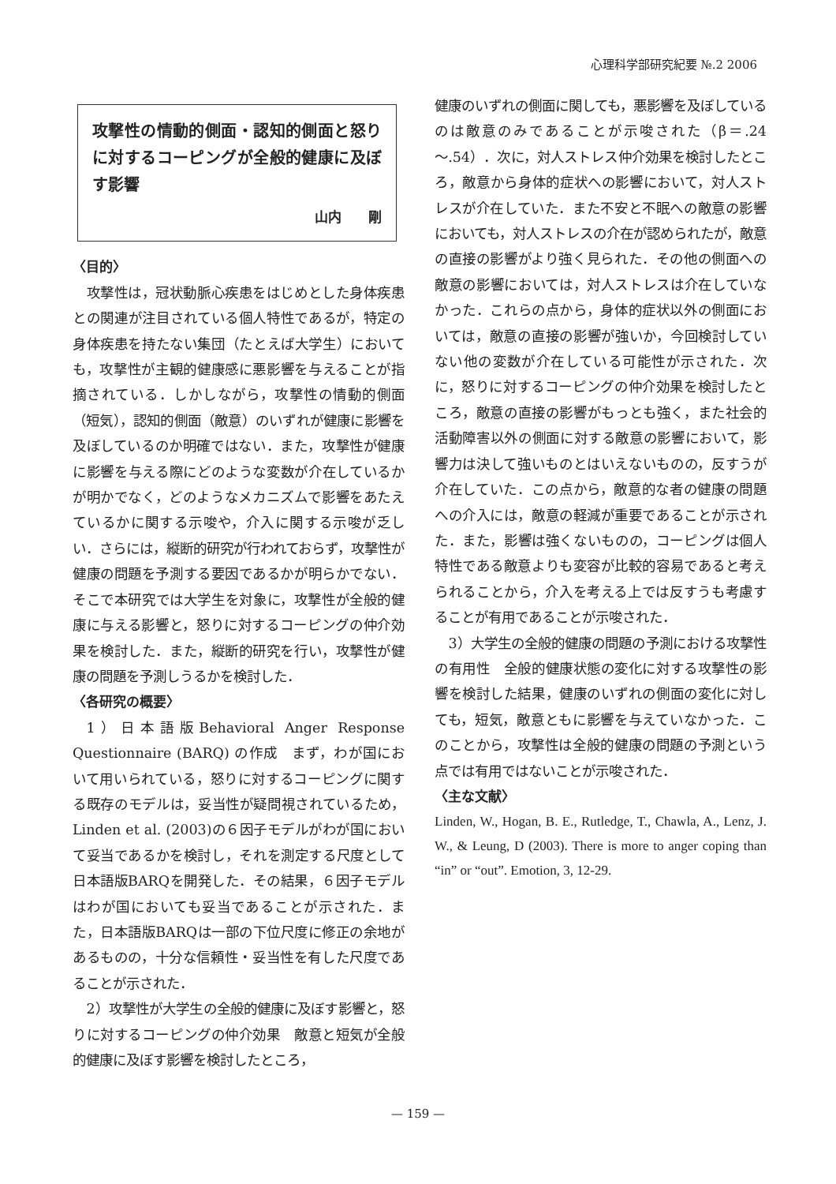心理科学部研究紀要 №.2 2006
攻撃性の情動的側面・認知的側面と怒りに対するコーピングが全般的健康に及ぼす影響
山内　　剛
〈目的〉
攻撃性は，冠状動脈心疾患をはじめとした身体疾患との関連が注目されている個人特性であるが，特定の身体疾患を持たない集団（たとえば大学生）においても，攻撃性が主観的健康感に悪影響を与えることが指摘されている．しかしながら，攻撃性の情動的側面（短気），認知的側面（敵意）のいずれが健康に影響を及ぼしているのか明確ではない．また，攻撃性が健康に影響を与える際にどのような変数が介在しているかが明かでなく，どのようなメカニズムで影響をあたえているかに関する示唆や，介入に関する示唆が乏しい．さらには，縦断的研究が行われておらず，攻撃性が健康の問題を予測する要因であるかが明らかでない．そこで本研究では大学生を対象に，攻撃性が全般的健康に与える影響と，怒りに対するコーピングの仲介効果を検討した．また，縦断的研究を行い，攻撃性が健康の問題を予測しうるかを検討した．
〈各研究の概要〉
1）日本語版Behavioral Anger Response Questionnaire (BARQ) の作成　まず，わが国において用いられている，怒りに対するコーピングに関する既存のモデルは，妥当性が疑問視されているため，Linden et al. (2003)の６因子モデルがわが国において妥当であるかを検討し，それを測定する尺度として日本語版BARQを開発した．その結果，６因子モデルはわが国においても妥当であることが示された．また，日本語版BARQは一部の下位尺度に修正の余地があるものの，十分な信頼性・妥当性を有した尺度であることが示された．
2）攻撃性が大学生の全般的健康に及ぼす影響と，怒りに対するコーピングの仲介効果　敵意と短気が全般的健康に及ぼす影響を検討したところ，
健康のいずれの側面に関しても，悪影響を及ぼしているのは敵意のみであることが示唆された（β＝.24～.54）．次に，対人ストレス仲介効果を検討したところ，敵意から身体的症状への影響において，対人ストレスが介在していた．また不安と不眠への敵意の影響においても，対人ストレスの介在が認められたが，敵意の直接の影響がより強く見られた．その他の側面への敵意の影響においては，対人ストレスは介在していなかった．これらの点から，身体的症状以外の側面においては，敵意の直接の影響が強いか，今回検討していない他の変数が介在している可能性が示された．次に，怒りに対するコーピングの仲介効果を検討したところ，敵意の直接の影響がもっとも強く，また社会的活動障害以外の側面に対する敵意の影響において，影響力は決して強いものとはいえないものの，反すうが介在していた．この点から，敵意的な者の健康の問題への介入には，敵意の軽減が重要であることが示された．また，影響は強くないものの，コーピングは個人特性である敵意よりも変容が比較的容易であると考えられることから，介入を考える上では反すうも考慮することが有用であることが示唆された．
3）大学生の全般的健康の問題の予測における攻撃性の有用性　全般的健康状態の変化に対する攻撃性の影響を検討した結果，健康のいずれの側面の変化に対しても，短気，敵意ともに影響を与えていなかった．このことから，攻撃性は全般的健康の問題の予測という点では有用ではないことが示唆された．
〈主な文献〉
Linden, W., Hogan, B. E., Rutledge, T., Chawla, A., Lenz, J. W., & Leung, D (2003). There is more to anger coping than “in” or “out”. Emotion, 3, 12-29.
— 159 —